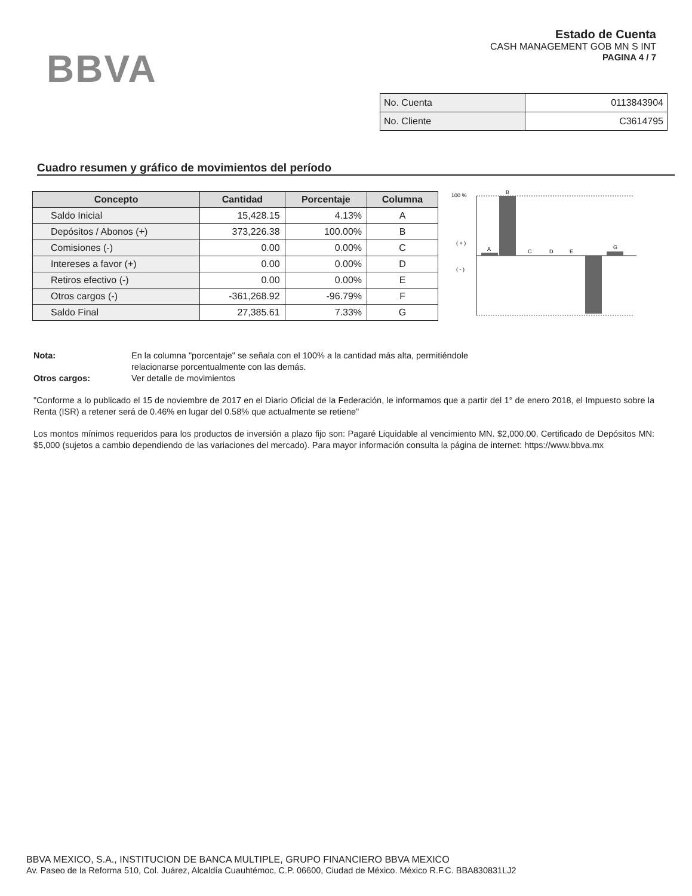BBVA
Estado de Cuenta
CASH MANAGEMENT GOB MN S INT
PAGINA 4 / 7
| No. Cuenta | 0113843904 |
| No. Cliente | C3614795 |
Cuadro resumen y gráfico de movimientos del período
| Concepto | Cantidad | Porcentaje | Columna |
| --- | --- | --- | --- |
| Saldo Inicial | 15,428.15 | 4.13% | A |
| Depósitos / Abonos (+) | 373,226.38 | 100.00% | B |
| Comisiones (-) | 0.00 | 0.00% | C |
| Intereses a favor (+) | 0.00 | 0.00% | D |
| Retiros efectivo (-) | 0.00 | 0.00% | E |
| Otros cargos (-) | -361,268.92 | -96.79% | F |
| Saldo Final | 27,385.61 | 7.33% | G |
100 %
( + )
( - )
A
B
C
D
E
G
Nota: En la columna "porcentaje" se señala con el 100% a la cantidad más alta, permitiéndole
relacionarse porcentualmente con las demás.
Otros cargos: Ver detalle de movimientos
"Conforme a lo publicado el 15 de noviembre de 2017 en el Diario Oficial de la Federación, le informamos que a partir del 1° de enero 2018, el Impuesto sobre la Renta (ISR) a retener será de 0.46% en lugar del 0.58% que actualmente se retiene"
Los montos mínimos requeridos para los productos de inversión a plazo fijo son: Pagaré Liquidable al vencimiento MN. $2,000.00, Certificado de Depósitos MN: $5,000 (sujetos a cambio dependiendo de las variaciones del mercado). Para mayor información consulta la página de internet: https://www.bbva.mx
BBVA MEXICO, S.A., INSTITUCION DE BANCA MULTIPLE, GRUPO FINANCIERO BBVA MEXICO
Av. Paseo de la Reforma 510, Col. Juárez, Alcaldía Cuauhtémoc, C.P. 06600, Ciudad de México. México R.F.C. BBA830831LJ2